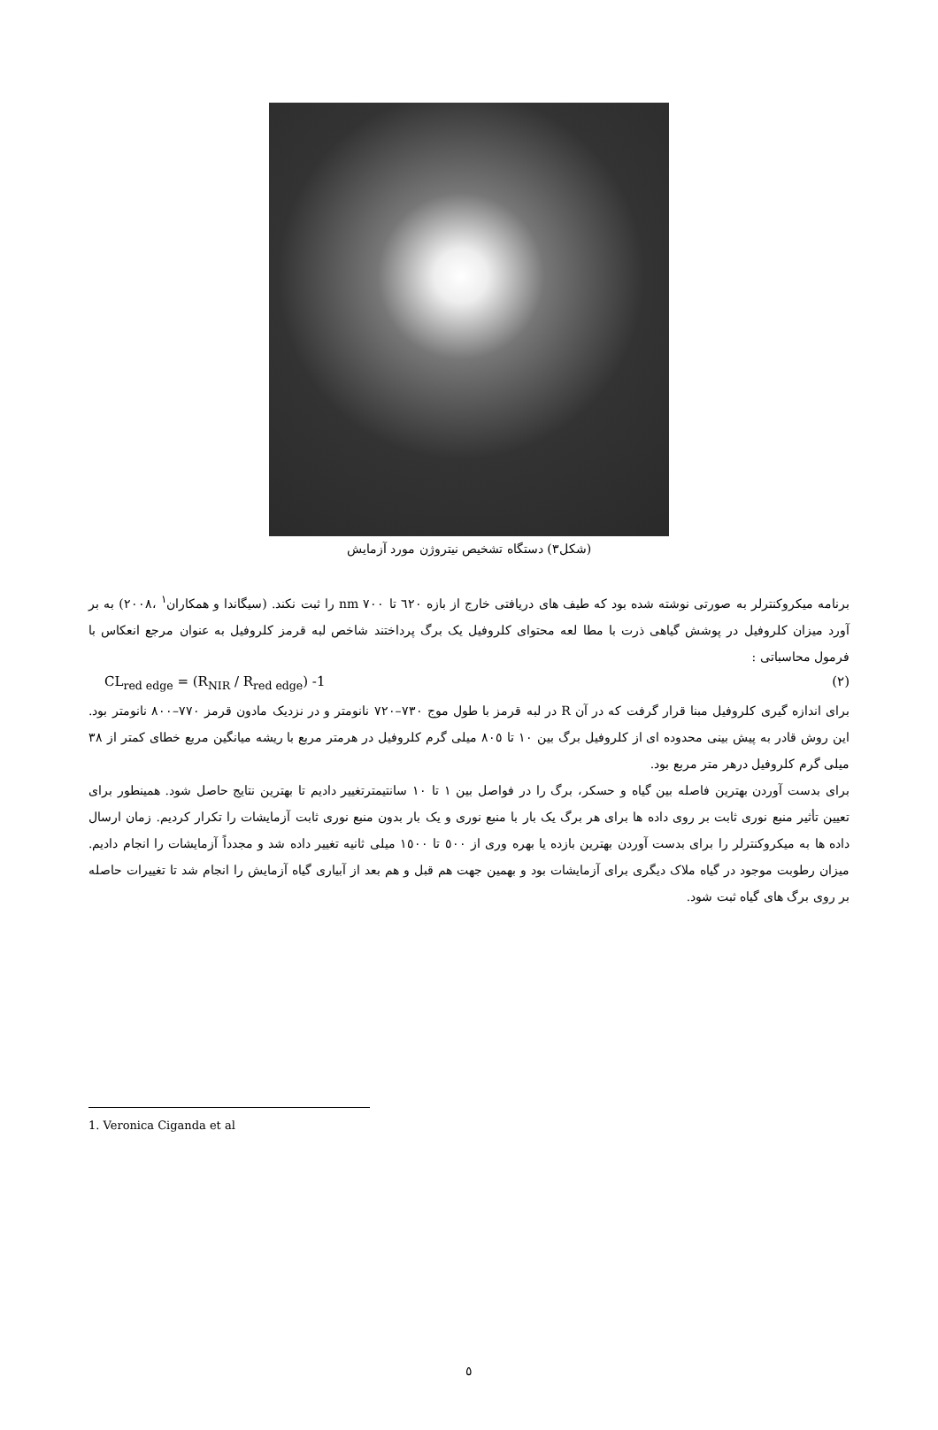(شکل۳) دستگاه تشخیص نیتروژن مورد آزمایش
برنامه میکروکنترلر به صورتی نوشته شده بود که طیف های دریافتی خارج از بازه ٦٢٠ تا ٧٠٠ nm را ثبت نکند. (سیگاندا و همکاران<sup>١</sup> ،٢٠٠٨) به بر آورد میزان کلروفیل در پوشش گیاهی ذرت با مطا لعه محتوای کلروفیل یک برگ پرداختند شاخص لبه قرمز کلروفیل به عنوان مرجع انعکاس با فرمول محاسباتی :
CL<sub>red edge</sub> = (R<sub>NIR</sub> / R<sub>red edge</sub>) -1 (٢)
برای اندازه گیری کلروفیل مبنا قرار گرفت که در آن R در لبه قرمز با طول موج ٧٣٠–٧٢٠ نانومتر و در نزدیک مادون قرمز ٧٧٠–٨٠٠ نانومتر بود. این روش قادر به پیش بینی محدوده ای از کلروفیل برگ بین ١٠ تا ٨٠٥ میلی گرم کلروفیل در هرمتر مربع با ریشه میانگین مربع خطای کمتر از ٣٨ میلی گرم کلروفیل درهر متر مربع بود.
برای بدست آوردن بهترین فاصله بین گیاه و حسکر، برگ را در فواصل بین ١ تا ١٠ سانتیمترتغییر دادیم تا بهترین نتایج حاصل شود. همینطور برای تعیین تأثیر منبع نوری ثابت بر روی داده ها برای هر برگ یک بار با منبع نوری و یک بار بدون منبع نوری ثابت آزمایشات را تکرار کردیم. زمان ارسال داده ها به میکروکنترلر را برای بدست آوردن بهترین بازده یا بهره وری از ٥٠٠ تا ١٥٠٠ میلی ثانیه تغییر داده شد و مجدداً آزمایشات را انجام دادیم. میزان رطوبت موجود در گیاه ملاک دیگری برای آزمایشات بود و بهمین جهت هم قبل و هم بعد از آبیاری گیاه آزمایش را انجام شد تا تغییرات حاصله بر روی برگ های گیاه ثبت شود.
1. Veronica Ciganda et al
٥